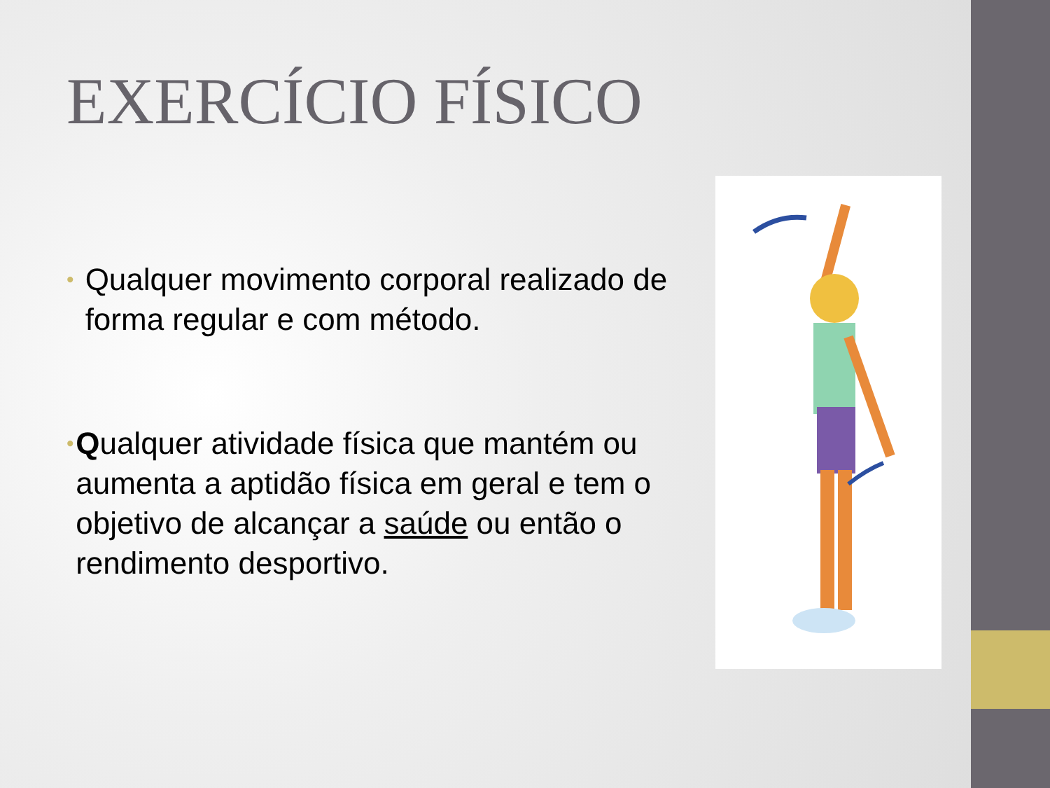EXERCÍCIO FÍSICO
• Qualquer movimento corporal realizado de forma regular e com método.
• Qualquer atividade física que mantém ou aumenta a aptidão física em geral e tem o objetivo de alcançar a saúde ou então o rendimento desportivo.